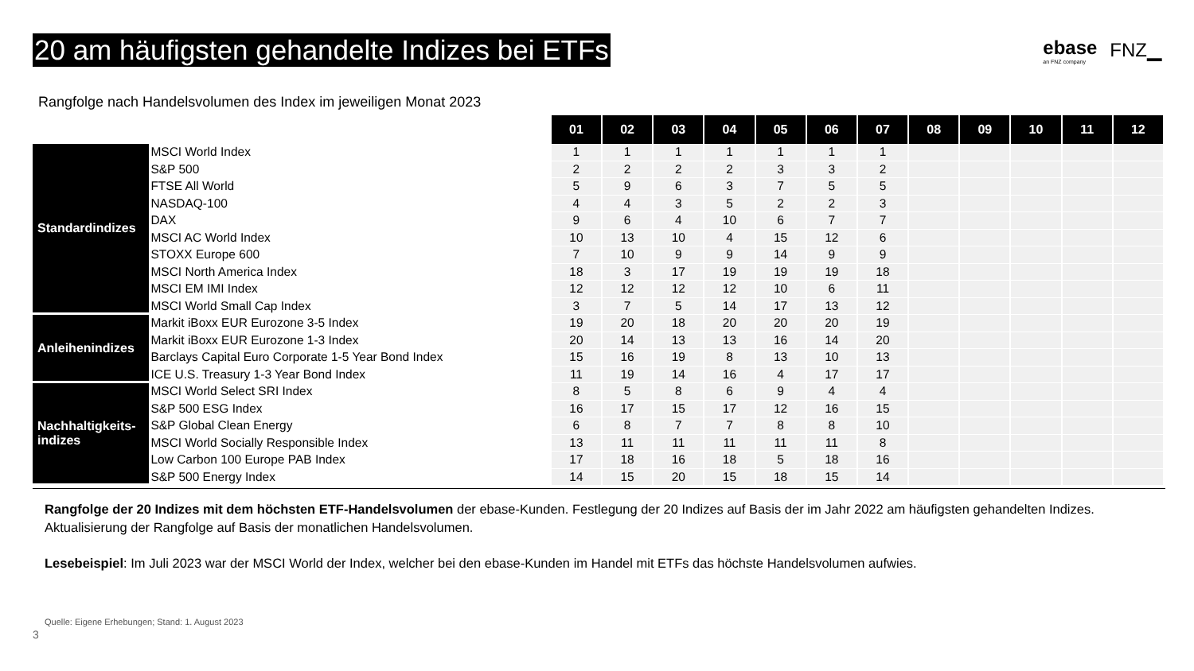20 am häufigsten gehandelte Indizes bei ETFs
ebase
an FNZ company
FNZ▁
Rangfolge nach Handelsvolumen des Index im jeweiligen Monat 2023
| | | 01 | 02 | 03 | 04 | 05 | 06 | 07 | 08 | 09 | 10 | 11 | 12 |
| Standardindizes | MSCI World Index | 1 | 1 | 1 | 1 | 1 | 1 | 1 | | | | | |
| | S&P 500 | 2 | 2 | 2 | 2 | 3 | 3 | 2 | | | | | |
| | FTSE All World | 5 | 9 | 6 | 3 | 7 | 5 | 5 | | | | | |
| | NASDAQ-100 | 4 | 4 | 3 | 5 | 2 | 2 | 3 | | | | | |
| | DAX | 9 | 6 | 4 | 10 | 6 | 7 | 7 | | | | | |
| | MSCI AC World Index | 10 | 13 | 10 | 4 | 15 | 12 | 6 | | | | | |
| | STOXX Europe 600 | 7 | 10 | 9 | 9 | 14 | 9 | 9 | | | | | |
| | MSCI North America Index | 18 | 3 | 17 | 19 | 19 | 19 | 18 | | | | | |
| | MSCI EM IMI Index | 12 | 12 | 12 | 12 | 10 | 6 | 11 | | | | | |
| | MSCI World Small Cap Index | 3 | 7 | 5 | 14 | 17 | 13 | 12 | | | | | |
| Anleihenindizes | Markit iBoxx EUR Eurozone 3-5 Index | 19 | 20 | 18 | 20 | 20 | 20 | 19 | | | | | |
| | Markit iBoxx EUR Eurozone 1-3 Index | 20 | 14 | 13 | 13 | 16 | 14 | 20 | | | | | |
| | Barclays Capital Euro Corporate 1-5 Year Bond Index | 15 | 16 | 19 | 8 | 13 | 10 | 13 | | | | | |
| | ICE U.S. Treasury 1-3 Year Bond Index | 11 | 19 | 14 | 16 | 4 | 17 | 17 | | | | | |
| Nachhaltigkeits- indizes | MSCI World Select SRI Index | 8 | 5 | 8 | 6 | 9 | 4 | 4 | | | | | |
| | S&P 500 ESG Index | 16 | 17 | 15 | 17 | 12 | 16 | 15 | | | | | |
| | S&P Global Clean Energy | 6 | 8 | 7 | 7 | 8 | 8 | 10 | | | | | |
| | MSCI World Socially Responsible Index | 13 | 11 | 11 | 11 | 11 | 11 | 8 | | | | | |
| | Low Carbon 100 Europe PAB Index | 17 | 18 | 16 | 18 | 5 | 18 | 16 | | | | | |
| | S&P 500 Energy Index | 14 | 15 | 20 | 15 | 18 | 15 | 14 | | | | | |
Rangfolge der 20 Indizes mit dem höchsten ETF-Handelsvolumen der ebase-Kunden. Festlegung der 20 Indizes auf Basis der im Jahr 2022 am häufigsten gehandelten Indizes. Aktualisierung der Rangfolge auf Basis der monatlichen Handelsvolumen.
Lesebeispiel: Im Juli 2023 war der MSCI World der Index, welcher bei den ebase-Kunden im Handel mit ETFs das höchste Handelsvolumen aufwies.
Quelle: Eigene Erhebungen; Stand: 1. August 2023
3